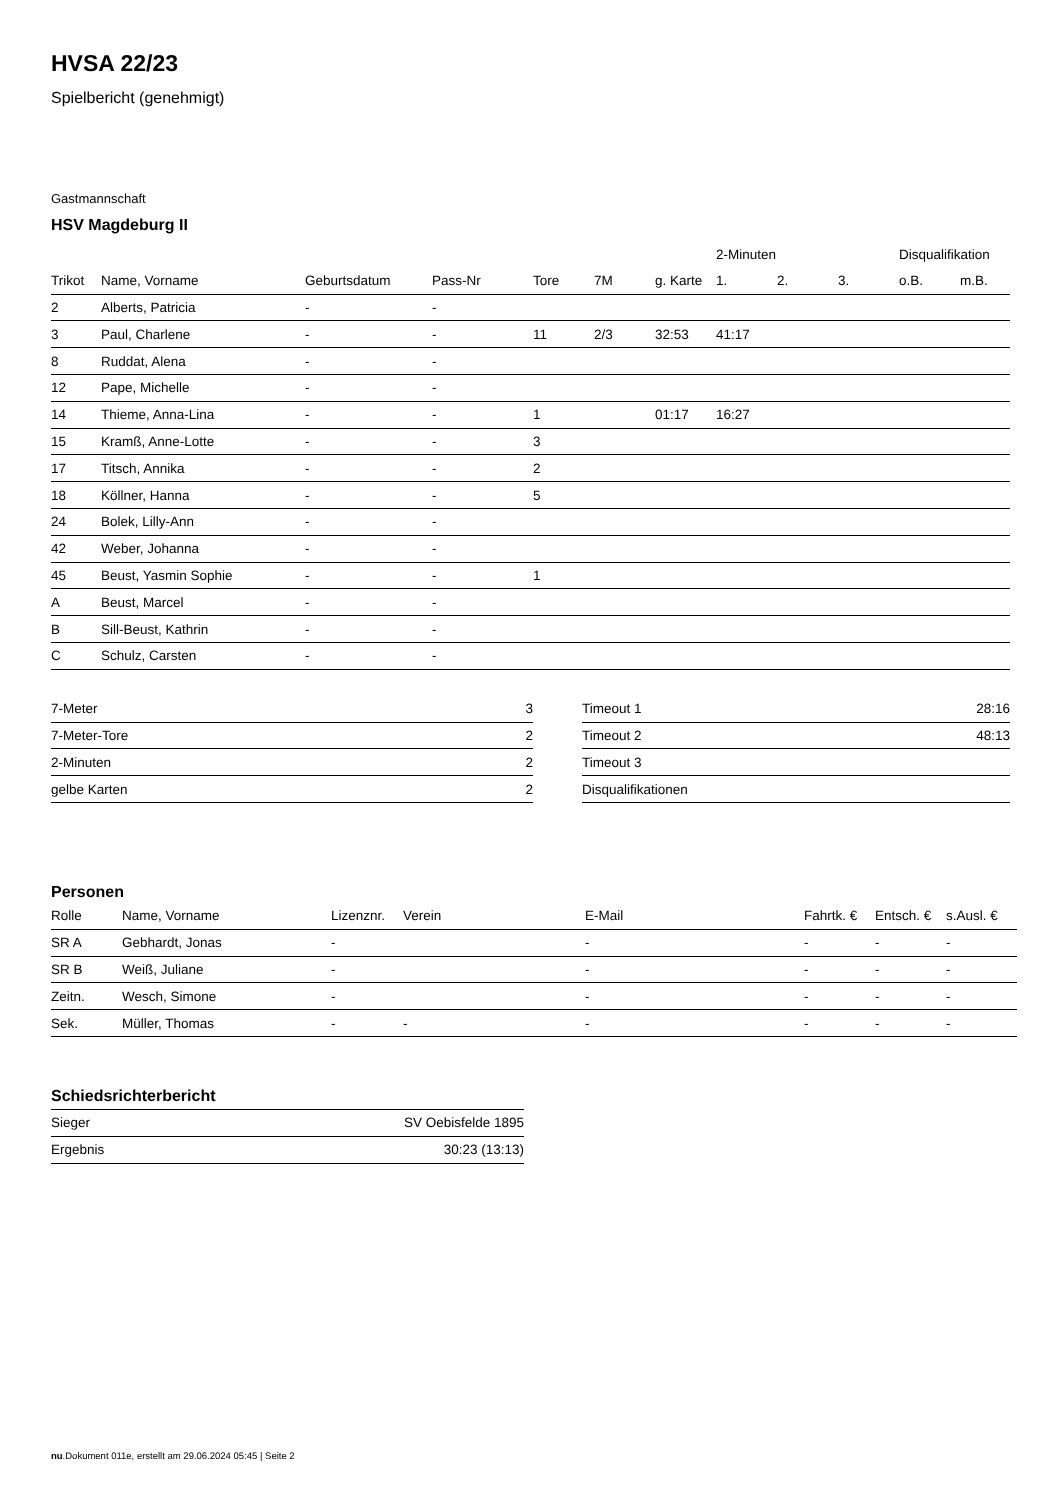HVSA 22/23
Spielbericht (genehmigt)
Gastmannschaft
HSV Magdeburg II
| | | | | | | | 2-Minuten | | | Disqualifikation | |
| --- | --- | --- | --- | --- | --- | --- | --- | --- | --- | --- | --- |
| Trikot | Name, Vorname | Geburtsdatum | Pass-Nr | Tore | 7M | g. Karte | 1. | 2. | 3. | o.B. | m.B. |
| 2 | Alberts, Patricia | - | - | | | | | | | | |
| 3 | Paul, Charlene | - | - | 11 | 2/3 | 32:53 | 41:17 | | | | |
| 8 | Ruddat, Alena | - | - | | | | | | | | |
| 12 | Pape, Michelle | - | - | | | | | | | | |
| 14 | Thieme, Anna-Lina | - | - | 1 | | 01:17 | 16:27 | | | | |
| 15 | Kramß, Anne-Lotte | - | - | 3 | | | | | | | |
| 17 | Titsch, Annika | - | - | 2 | | | | | | | |
| 18 | Köllner, Hanna | - | - | 5 | | | | | | | |
| 24 | Bolek, Lilly-Ann | - | - | | | | | | | | |
| 42 | Weber, Johanna | - | - | | | | | | | | |
| 45 | Beust, Yasmin Sophie | - | - | 1 | | | | | | | |
| A | Beust, Marcel | - | - | | | | | | | | |
| B | Sill-Beust, Kathrin | - | - | | | | | | | | |
| C | Schulz, Carsten | - | - | | | | | | | | |
| 7-Meter | 3 |
| 7-Meter-Tore | 2 |
| 2-Minuten | 2 |
| gelbe Karten | 2 |
| Timeout 1 | 28:16 |
| Timeout 2 | 48:13 |
| Timeout 3 | |
| Disqualifikationen | |
Personen
| Rolle | Name, Vorname | Lizenznr. | Verein | E-Mail | Fahrtk. € | Entsch. € | s.Ausl. € |
| --- | --- | --- | --- | --- | --- | --- | --- |
| SR A | Gebhardt, Jonas | - | | - | - | - | - |
| SR B | Weiß, Juliane | - | | - | - | - | - |
| Zeitn. | Wesch, Simone | - | | - | - | - | - |
| Sek. | Müller, Thomas | - | - | - | - | - | - |
Schiedsrichterbericht
| Sieger | SV Oebisfelde 1895 |
| Ergebnis | 30:23 (13:13) |
nu.Dokument 011e, erstellt am 29.06.2024 05:45 | Seite 2